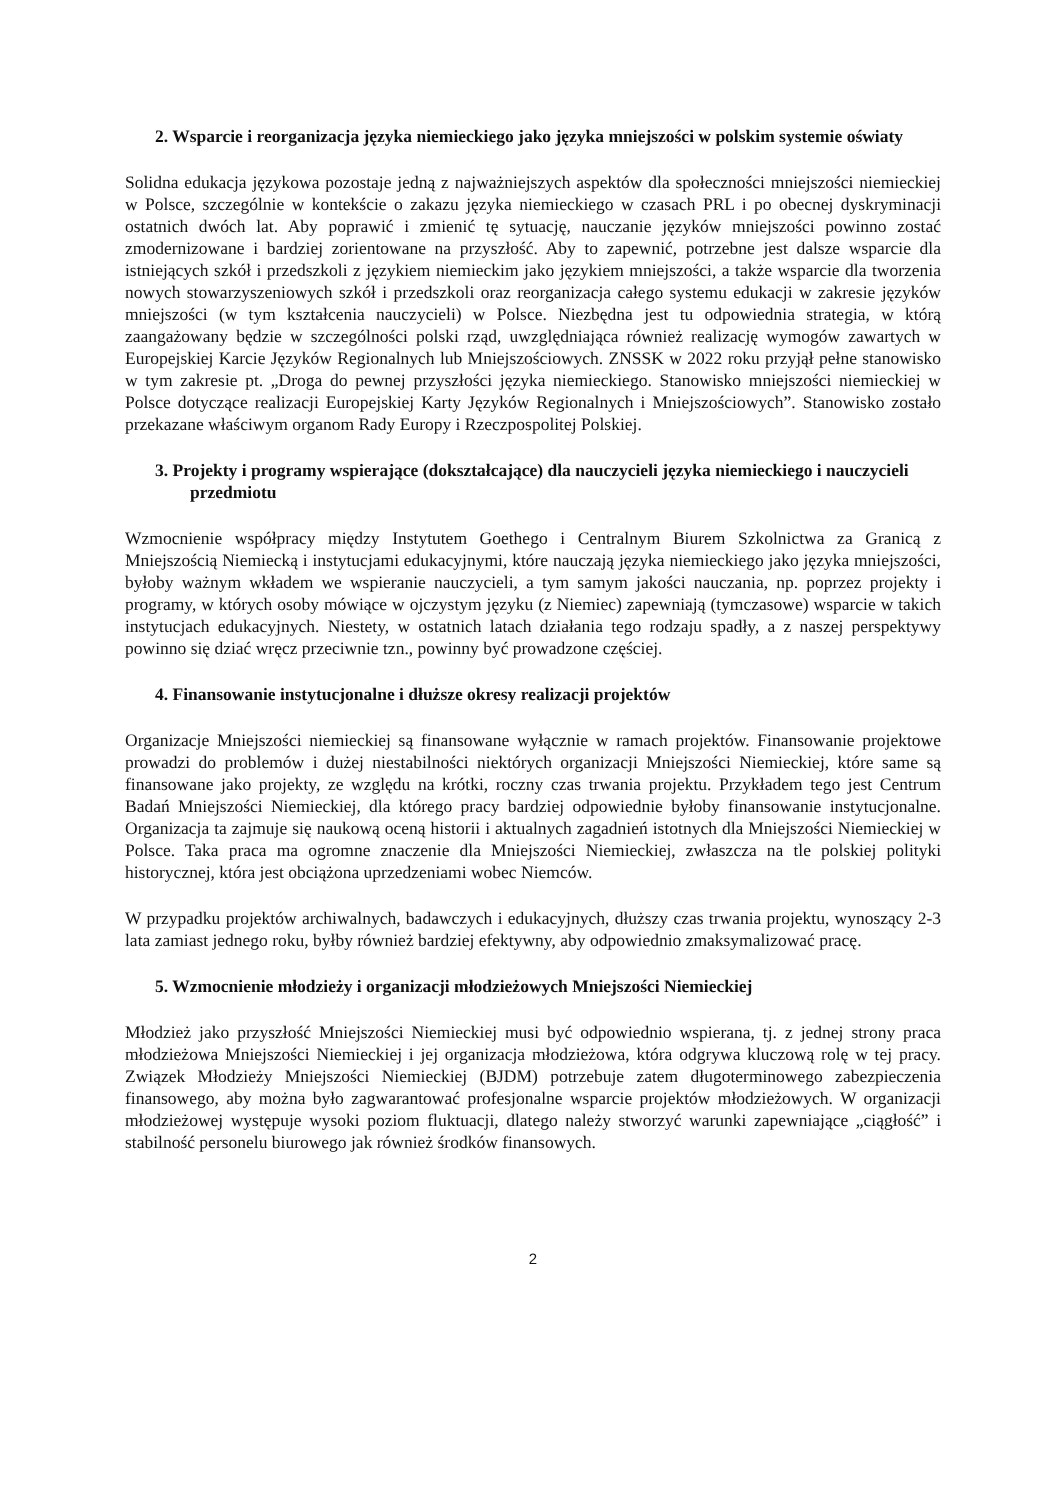2. Wsparcie i reorganizacja języka niemieckiego jako języka mniejszości w polskim systemie oświaty
Solidna edukacja językowa pozostaje jedną z najważniejszych aspektów dla społeczności mniejszości niemieckiej w Polsce, szczególnie w kontekście o zakazu języka niemieckiego w czasach PRL i po obecnej dyskryminacji ostatnich dwóch lat. Aby poprawić i zmienić tę sytuację, nauczanie języków mniejszości powinno zostać zmodernizowane i bardziej zorientowane na przyszłość. Aby to zapewnić, potrzebne jest dalsze wsparcie dla istniejących szkół i przedszkoli z językiem niemieckim jako językiem mniejszości, a także wsparcie dla tworzenia nowych stowarzyszeniowych szkół i przedszkoli oraz reorganizacja całego systemu edukacji w zakresie języków mniejszości (w tym kształcenia nauczycieli) w Polsce. Niezbędna jest tu odpowiednia strategia, w którą zaangażowany będzie w szczególności polski rząd, uwzględniająca również realizację wymogów zawartych w Europejskiej Karcie Języków Regionalnych lub Mniejszościowych. ZNSSK w 2022 roku przyjął pełne stanowisko w tym zakresie pt. „Droga do pewnej przyszłości języka niemieckiego. Stanowisko mniejszości niemieckiej w Polsce dotyczące realizacji Europejskiej Karty Języków Regionalnych i Mniejszościowych”. Stanowisko zostało przekazane właściwym organom Rady Europy i Rzeczpospolitej Polskiej.
3. Projekty i programy wspierające (dokształcające) dla nauczycieli języka niemieckiego i nauczycieli przedmiotu
Wzmocnienie współpracy między Instytutem Goethego i Centralnym Biurem Szkolnictwa za Granicą z Mniejszością Niemiecką i instytucjami edukacyjnymi, które nauczają języka niemieckiego jako języka mniejszości, byłoby ważnym wkładem we wspieranie nauczycieli, a tym samym jakości nauczania, np. poprzez projekty i programy, w których osoby mówiące w ojczystym języku (z Niemiec) zapewniają (tymczasowe) wsparcie w takich instytucjach edukacyjnych. Niestety, w ostatnich latach działania tego rodzaju spadły, a z naszej perspektywy powinno się dziać wręcz przeciwnie tzn., powinny być prowadzone częściej.
4. Finansowanie instytucjonalne i dłuższe okresy realizacji projektów
Organizacje Mniejszości niemieckiej są finansowane wyłącznie w ramach projektów. Finansowanie projektowe prowadzi do problemów i dużej niestabilności niektórych organizacji Mniejszości Niemieckiej, które same są finansowane jako projekty, ze względu na krótki, roczny czas trwania projektu. Przykładem tego jest Centrum Badań Mniejszości Niemieckiej, dla którego pracy bardziej odpowiednie byłoby finansowanie instytucjonalne. Organizacja ta zajmuje się naukową oceną historii i aktualnych zagadnień istotnych dla Mniejszości Niemieckiej w Polsce. Taka praca ma ogromne znaczenie dla Mniejszości Niemieckiej, zwłaszcza na tle polskiej polityki historycznej, która jest obciążona uprzedzeniami wobec Niemców.
W przypadku projektów archiwalnych, badawczych i edukacyjnych, dłuższy czas trwania projektu, wynoszący 2-3 lata zamiast jednego roku, byłby również bardziej efektywny, aby odpowiednio zmaksymalizować pracę.
5. Wzmocnienie młodzieży i organizacji młodzieżowych Mniejszości Niemieckiej
Młodzież jako przyszłość Mniejszości Niemieckiej musi być odpowiednio wspierana, tj. z jednej strony praca młodzieżowa Mniejszości Niemieckiej i jej organizacja młodzieżowa, która odgrywa kluczową rolę w tej pracy. Związek Młodzieży Mniejszości Niemieckiej (BJDM) potrzebuje zatem długoterminowego zabezpieczenia finansowego, aby można było zagwarantować profesjonalne wsparcie projektów młodzieżowych. W organizacji młodzieżowej występuje wysoki poziom fluktuacji, dlatego należy stworzyć warunki zapewniające „ciągłość” i stabilność personelu biurowego jak również środków finansowych.
2